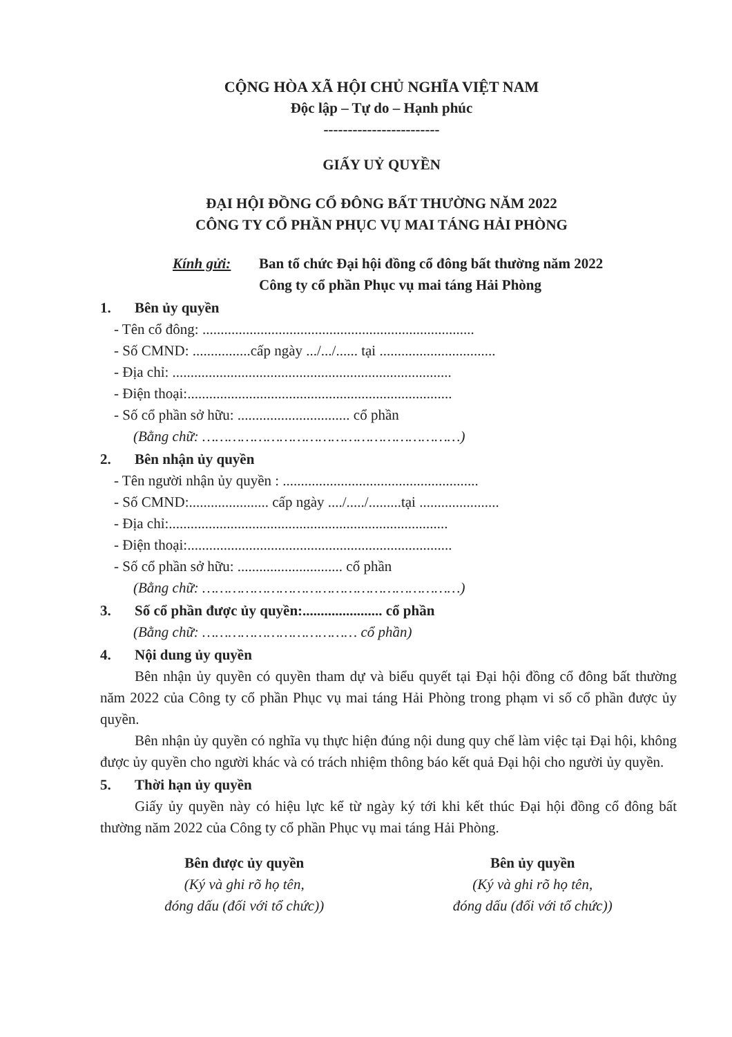CỘNG HÒA XÃ HỘI CHỦ NGHĨA VIỆT NAM
Độc lập – Tự do – Hạnh phúc
------------------------
GIẤY UỶ QUYỀN
ĐẠI HỘI ĐỒNG CỔ ĐÔNG BẤT THƯỜNG NĂM 2022
CÔNG TY CỔ PHẦN PHỤC VỤ MAI TÁNG HẢI PHÒNG
Kính gửi: Ban tổ chức Đại hội đồng cổ đông bất thường năm 2022
Công ty cổ phần Phục vụ mai táng Hải Phòng
1. Bên ủy quyền
- Tên cổ đông: ...........................................................................
- Số CMND: ................cấp ngày .../.../...... tại ................................
- Địa chỉ: .............................................................................
- Điện thoại:.........................................................................
- Số cổ phần sở hữu: ............................... cổ phần
(Bằng chữ: ……………………………………………………)
2. Bên nhận ủy quyền
- Tên người nhận ủy quyền : ......................................................
- Số CMND:...................... cấp ngày ..../...../.........tại ......................
- Địa chỉ:.............................................................................
- Điện thoại:.........................................................................
- Số cổ phần sở hữu: ............................. cổ phần
(Bằng chữ: ……………………………………………………)
3. Số cổ phần được ủy quyền:...................... cổ phần
(Bằng chữ: ……………………………… cổ phần)
4. Nội dung ủy quyền
Bên nhận ủy quyền có quyền tham dự và biểu quyết tại Đại hội đồng cổ đông bất thường năm 2022 của Công ty cổ phần Phục vụ mai táng Hải Phòng trong phạm vi số cổ phần được ủy quyền.
Bên nhận ủy quyền có nghĩa vụ thực hiện đúng nội dung quy chế làm việc tại Đại hội, không được ủy quyền cho người khác và có trách nhiệm thông báo kết quả Đại hội cho người ủy quyền.
5. Thời hạn ủy quyền
Giấy ủy quyền này có hiệu lực kể từ ngày ký tới khi kết thúc Đại hội đồng cổ đông bất thường năm 2022 của Công ty cổ phần Phục vụ mai táng Hải Phòng.
Bên được ủy quyền
(Ký và ghi rõ họ tên,
đóng dấu (đối với tổ chức))
Bên ủy quyền
(Ký và ghi rõ họ tên,
đóng dấu (đối với tổ chức))